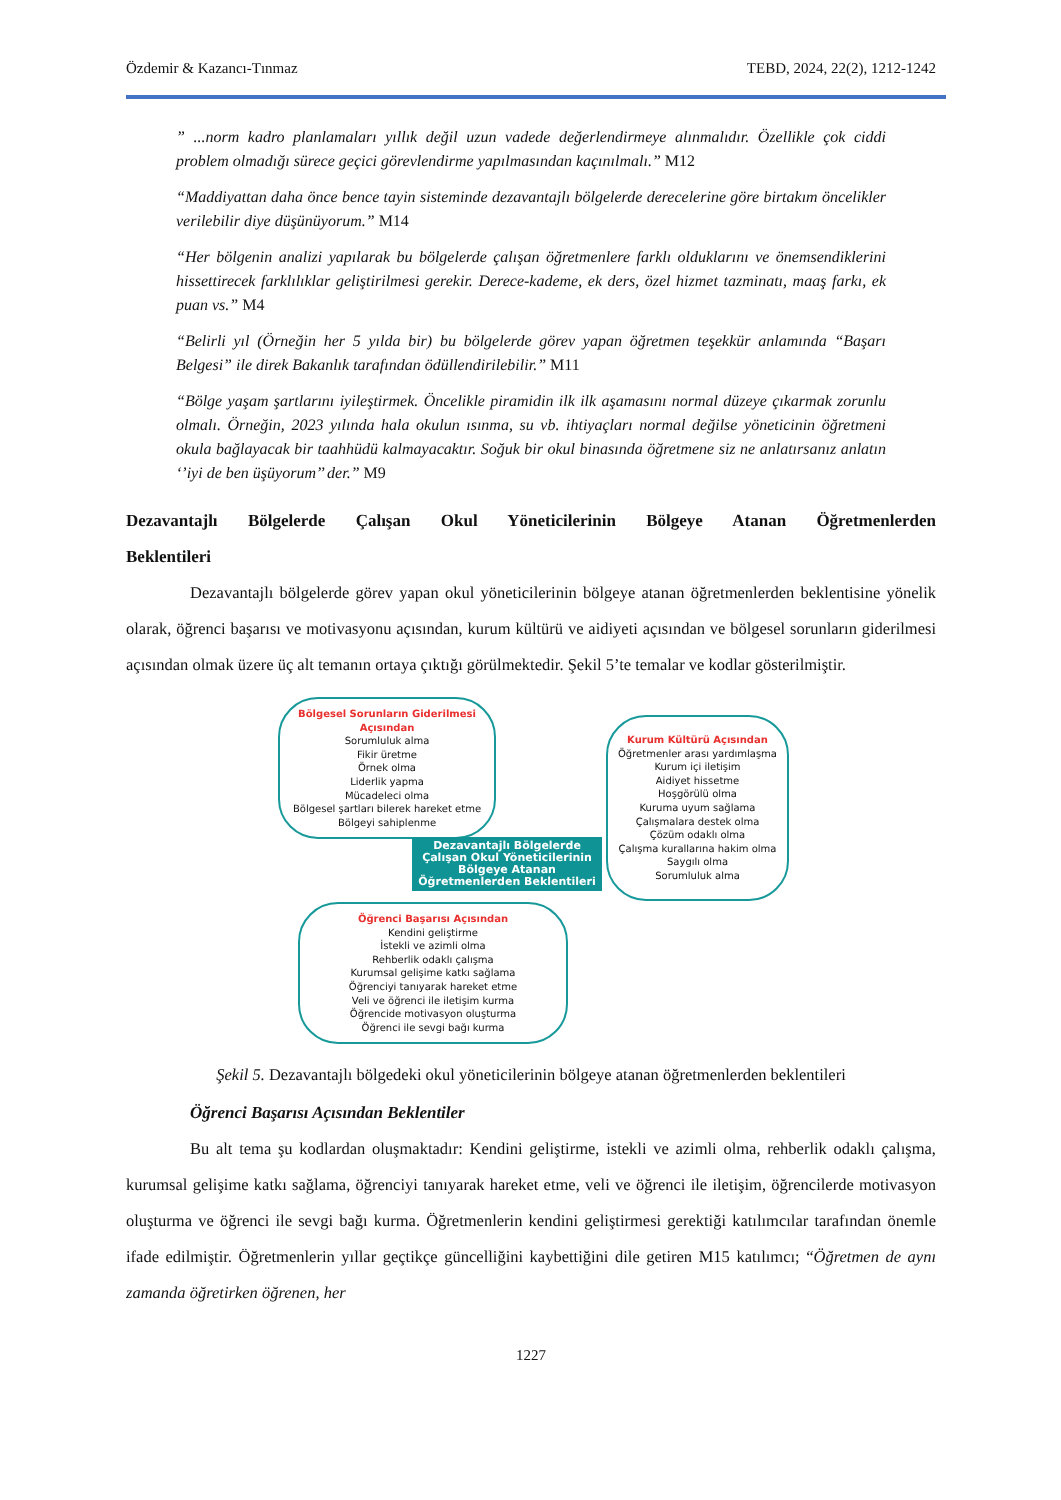Özdemir & Kazancı-Tınmaz TEBD, 2024, 22(2), 1212-1242
” ...norm kadro planlamaları yıllık değil uzun vadede değerlendirmeye alınmalıdır. Özellikle çok ciddi problem olmadığı sürece geçici görevlendirme yapılmasından kaçınılmalı.” M12
“Maddiyattan daha önce bence tayin sisteminde dezavantajlı bölgelerde derecelerine göre birtakım öncelikler verilebilir diye düşünüyorum.” M14
“Her bölgenin analizi yapılarak bu bölgelerde çalışan öğretmenlere farklı olduklarını ve önemsendiklerini hissettirecek farklılıklar geliştirilmesi gerekir. Derece-kademe, ek ders, özel hizmet tazminatı, maaş farkı, ek puan vs.” M4
“Belirli yıl (Örneğin her 5 yılda bir) bu bölgelerde görev yapan öğretmen teşekkür anlamında “Başarı Belgesi” ile direk Bakanlık tarafından ödüllendirilebilir.” M11
“Bölge yaşam şartlarını iyileştirmek. Öncelikle piramidin ilk ilk aşamasını normal düzeye çıkarmak zorunlu olmalı. Örneğin, 2023 yılında hala okulun ısınma, su vb. ihtiyaçları normal değilse yöneticinin öğretmeni okula bağlayacak bir taahhüdü kalmayacaktır. Soğuk bir okul binasında öğretmene siz ne anlatırsanız anlatın ‘’iyi de ben üşüyorum’’ der.” M9
Dezavantajlı Bölgelerde Çalışan Okul Yöneticilerinin Bölgeye Atanan Öğretmenlerden Beklentileri
Dezavantajlı bölgelerde görev yapan okul yöneticilerinin bölgeye atanan öğretmenlerden beklentisine yönelik olarak, öğrenci başarısı ve motivasyonu açısından, kurum kültürü ve aidiyeti açısından ve bölgesel sorunların giderilmesi açısından olmak üzere üç alt temanın ortaya çıktığı görülmektedir. Şekil 5’te temalar ve kodlar gösterilmiştir.
Bölgesel Sorunların Giderilmesi Açısından
Sorumluluk alma
Fikir üretme
Örnek olma
Liderlik yapma
Mücadeleci olma
Bölgesel şartları bilerek hareket etme
Bölgeyi sahiplenme
Dezavantajlı Bölgelerde Çalışan Okul Yöneticilerinin Bölgeye Atanan Öğretmenlerden Beklentileri
Kurum Kültürü Açısından
Öğretmenler arası yardımlaşma
Kurum içi iletişim
Aidiyet hissetme
Hoşgörülü olma
Kuruma uyum sağlama
Çalışmalara destek olma
Çözüm odaklı olma
Çalışma kurallarına hakim olma
Saygılı olma
Sorumluluk alma
Öğrenci Başarısı Açısından
Kendini geliştirme
İstekli ve azimli olma
Rehberlik odaklı çalışma
Kurumsal gelişime katkı sağlama
Öğrenciyi tanıyarak hareket etme
Veli ve öğrenci ile iletişim kurma
Öğrencide motivasyon oluşturma
Öğrenci ile sevgi bağı kurma
Şekil 5. Dezavantajlı bölgedeki okul yöneticilerinin bölgeye atanan öğretmenlerden beklentileri
Öğrenci Başarısı Açısından Beklentiler
Bu alt tema şu kodlardan oluşmaktadır: Kendini geliştirme, istekli ve azimli olma, rehberlik odaklı çalışma, kurumsal gelişime katkı sağlama, öğrenciyi tanıyarak hareket etme, veli ve öğrenci ile iletişim, öğrencilerde motivasyon oluşturma ve öğrenci ile sevgi bağı kurma. Öğretmenlerin kendini geliştirmesi gerektiği katılımcılar tarafından önemle ifade edilmiştir. Öğretmenlerin yıllar geçtikçe güncelliğini kaybettiğini dile getiren M15 katılımcı; “Öğretmen de aynı zamanda öğretirken öğrenen, her
1227